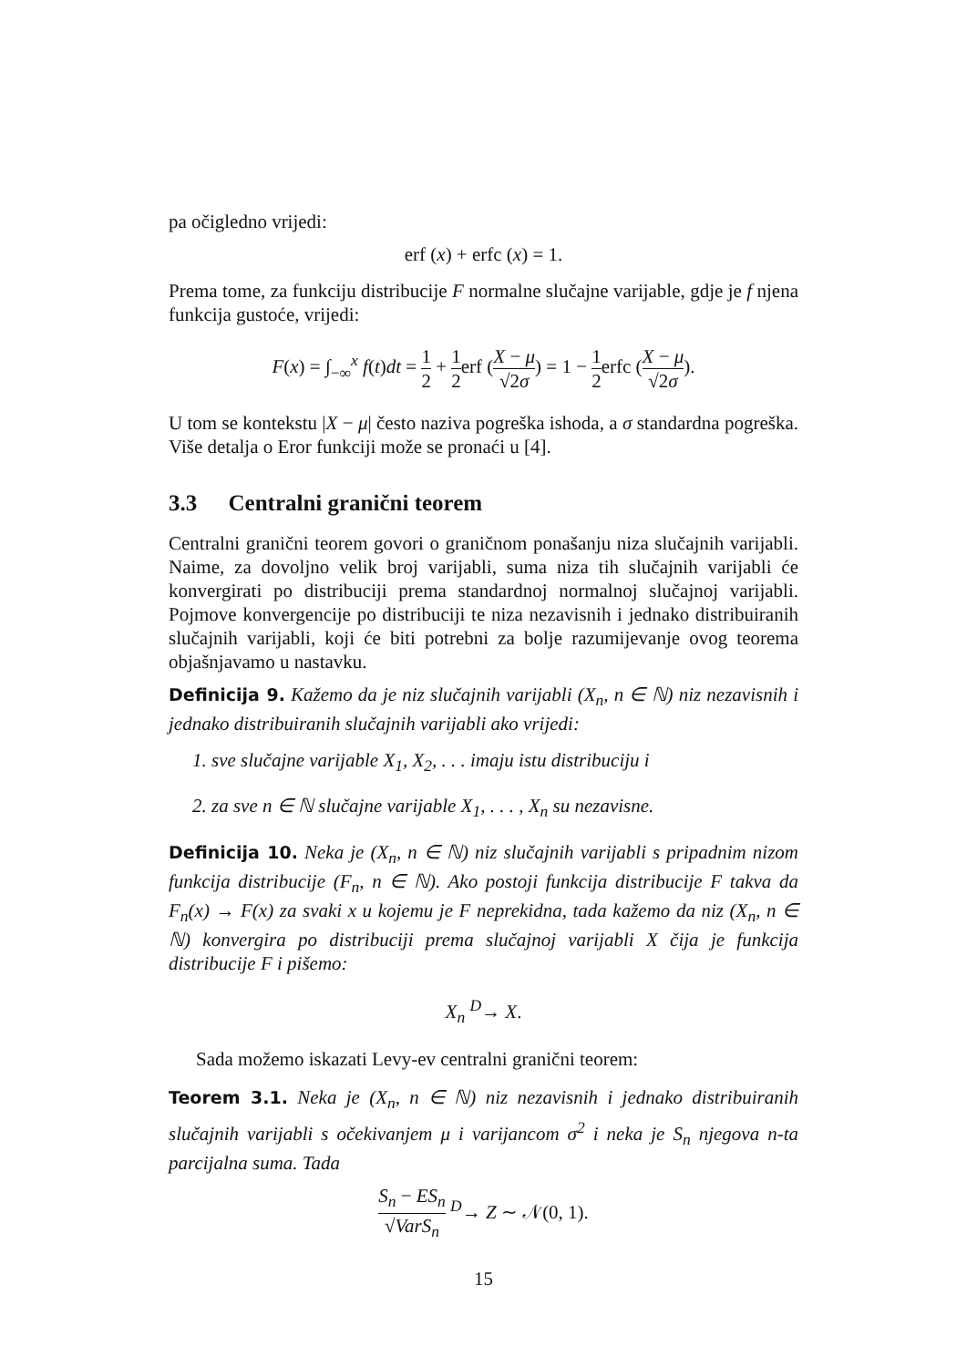pa očigledno vrijedi:
erf (x) + erfc (x) = 1.
Prema tome, za funkciju distribucije F normalne slučajne varijable, gdje je f njena funkcija gustoće, vrijedi:
F(x) = ∫<sub>−∞</sub><sup>x</sup> f(t)dt = 1 2 + 1 2erf (X − μ √2σ) = 1 − 1 2erfc (X − μ √2σ).
U tom se kontekstu |X − μ| često naziva pogreška ishoda, a σ standardna pogreška. Više detalja o Eror funkciji može se pronaći u [4].
3.3 Centralni granični teorem
Centralni granični teorem govori o graničnom ponašanju niza slučajnih varijabli. Naime, za dovoljno velik broj varijabli, suma niza tih slučajnih varijabli će konvergirati po distribuciji prema standardnoj normalnoj slučajnoj varijabli. Pojmove konvergencije po distribuciji te niza nezavisnih i jednako distribuiranih slučajnih varijabli, koji će biti potrebni za bolje razumijevanje ovog teorema objašnjavamo u nastavku.
Definicija 9. Kažemo da je niz slučajnih varijabli (X<sub>n</sub>, n ∈ ℕ) niz nezavisnih i jednako distribuiranih slučajnih varijabli ako vrijedi:
1. sve slučajne varijable X<sub>1</sub>, X<sub>2</sub>, . . . imaju istu distribuciju i
2. za sve n ∈ ℕ slučajne varijable X<sub>1</sub>, . . . , X<sub>n</sub> su nezavisne.
Definicija 10. Neka je (X<sub>n</sub>, n ∈ ℕ) niz slučajnih varijabli s pripadnim nizom funkcija distribucije (F<sub>n</sub>, n ∈ ℕ). Ako postoji funkcija distribucije F takva da F<sub>n</sub>(x) → F(x) za svaki x u kojemu je F neprekidna, tada kažemo da niz (X<sub>n</sub>, n ∈ ℕ) konvergira po distribuciji prema slučajnoj varijabli X čija je funkcija distribucije F i pišemo:
X<sub>n</sub> <sup>D</sup>→ X.
Sada možemo iskazati Levy-ev centralni granični teorem:
Teorem 3.1. Neka je (X<sub>n</sub>, n ∈ ℕ) niz nezavisnih i jednako distribuiranih slučajnih varijabli s očekivanjem μ i varijancom σ<sup>2</sup> i neka je S<sub>n</sub> njegova n-ta parcijalna suma. Tada
S<sub>n</sub> − ES<sub>n</sub> √VarS<sub>n</sub> <sup>D</sup>→ Z ∼ 𝒩(0, 1).
15